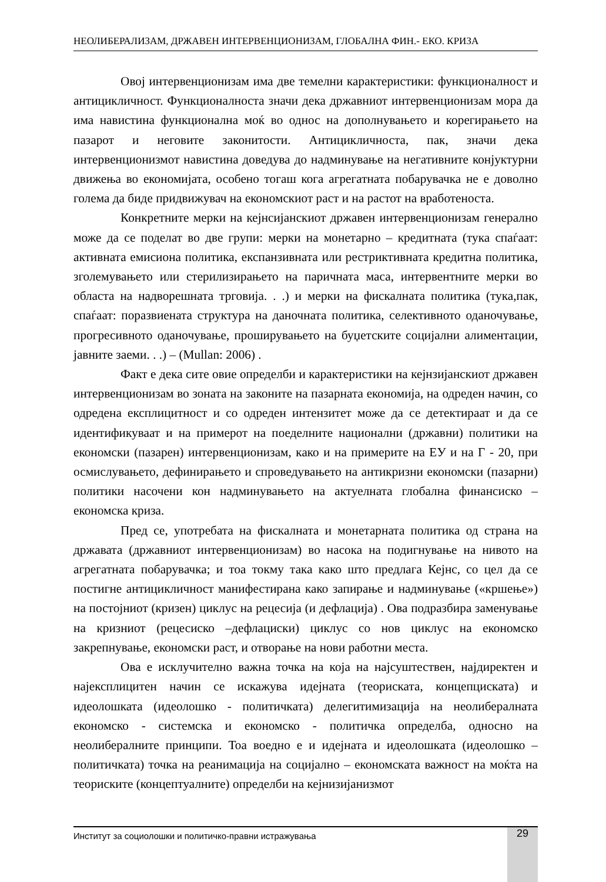НЕОЛИБЕРАЛИЗАМ, ДРЖАВЕН ИНТЕРВЕНЦИОНИЗАМ, ГЛОБАЛНА ФИН.- ЕКО. КРИЗА
Овој интервенционизам има две темелни карактеристики: функционалност и антицикличност. Функционалноста значи дека државниот интервенционизам мора да има навистина функционална моќ во однос на дополнувањето и корегирањето на пазарот и неговите законитости. Антицикличноста, пак, значи дека интервенционизмот навистина доведува до надминување на негативните конјуктурни движења во економијата, особено тогаш кога агрегатната побарувачка не е доволно голема да биде придвижувач на економскиот раст и на растот на вработеноста.
Конкретните мерки на кејнсијанскиот државен интервенционизам генерално може да се поделат во две групи: мерки на монетарно – кредитната (тука спаѓаат: активната емисиона политика, експанзивната или рестриктивната кредитна политика, зголемувањето или стерилизирањето на паричната маса, интервентните мерки во областа на надворешната трговија. . .) и мерки на фискалната политика (тука,пак, спаѓаат: поразвиената структура на даночната политика, селективното оданочување, прогресивното оданочување, проширувањето на буџетските социјални алиментации, јавните заеми. . .) – (Mullan: 2006) .
Факт е дека сите овие определби и карактеристики на кејнзијанскиот државен интервенционизам во зоната на законите на пазарната економија, на одреден начин, со одредена експлицитност и со одреден интензитет може да се детектираат и да се идентификуваат и на примерот на поеделните национални (државни) политики на економски (пазарен) интервенционизам, како и на примерите на ЕУ и на Г - 20, при осмислувањето, дефинирањето и спроведувањето на антикризни економски (пазарни) политики насочени кон надминувањето на актуелната глобална финансиско – економска криза.
Пред се, употребата на фискалната и монетарната политика од страна на државата (државниот интервенционизам) во насока на подигнување на нивото на агрегатната побарувачка; и тоа токму така како што предлага Кејнс, со цел да се постигне антицикличност манифестирана како запирање и надминување («кршење») на постојниот (кризен) циклус на рецесија (и дефлација) . Ова подразбира заменување на кризниот (рецесиско –дефлациски) циклус со нов циклус на економско закрепнување, економски раст, и отворање на нови работни места.
Ова е исклучително важна точка на која на најсуштествен, најдиректен и најексплицитен начин се искажува идејната (теориската, концепциската) и идеолошката (идеолошко - политичката) делегитимизација на неолибералната економско - системска и економско - политичка определба, односно на неолибералните принципи. Тоа воедно е и идејната и идеолошката (идеолошко – политичката) точка на реанимација на социјално – економската важност на моќта на теориските (концептуалните) определби на кејнизијанизмот
Институт за социолошки и политичко-правни истражувања 29